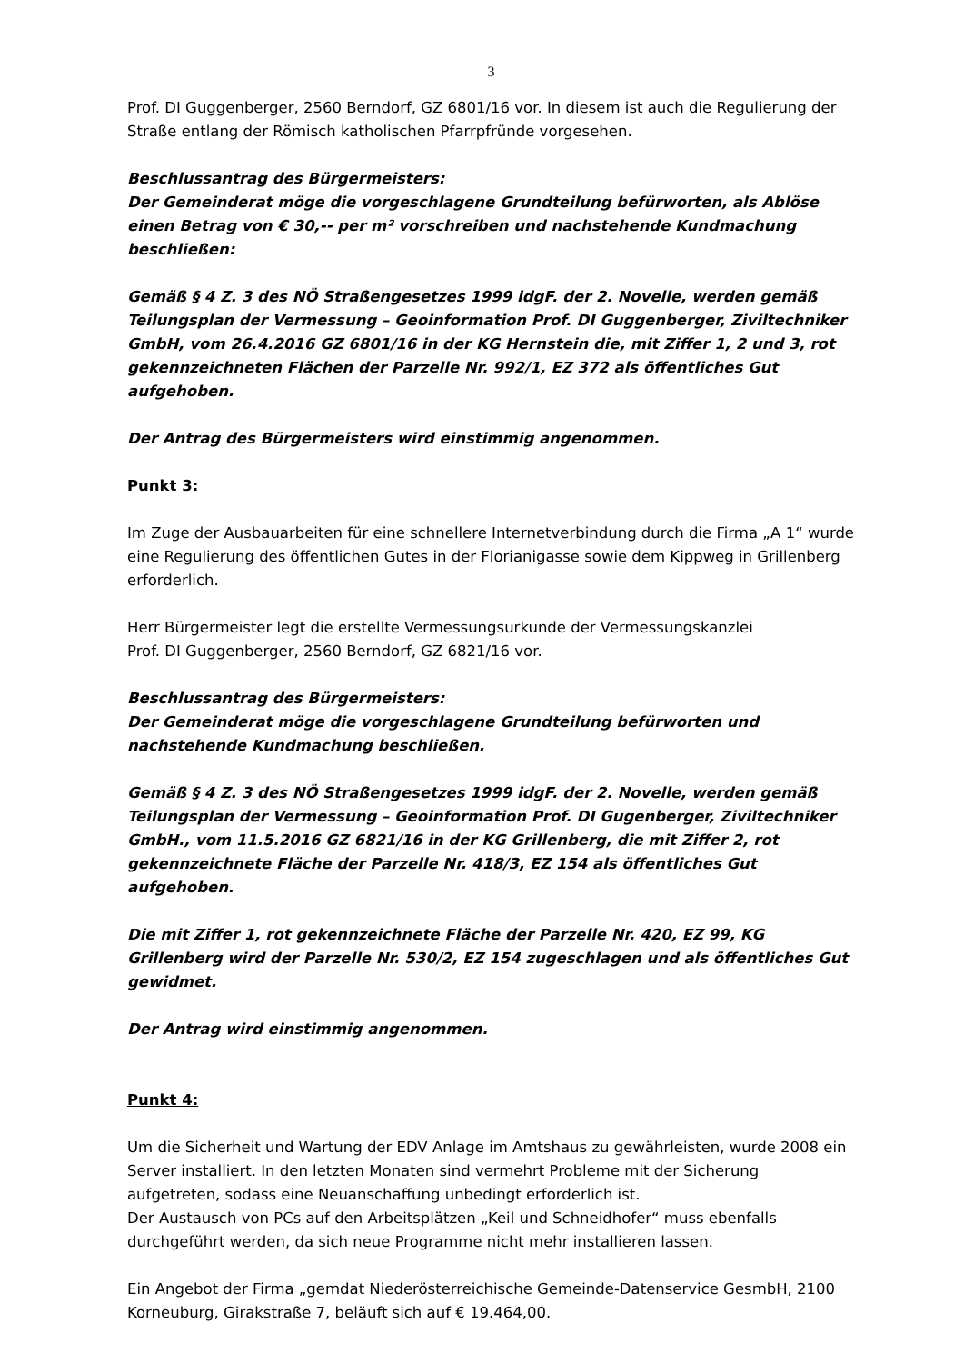3
Prof. DI Guggenberger, 2560 Berndorf, GZ 6801/16 vor. In diesem ist auch die Regulierung der Straße entlang der Römisch katholischen Pfarrpfründe vorgesehen.
Beschlussantrag des Bürgermeisters:
Der Gemeinderat möge die vorgeschlagene Grundteilung befürworten, als Ablöse einen Betrag von € 30,-- per m² vorschreiben und nachstehende Kundmachung beschließen:
Gemäß § 4 Z. 3 des NÖ Straßengesetzes 1999 idgF. der 2. Novelle, werden gemäß Teilungsplan der Vermessung – Geoinformation Prof. DI Guggenberger, Ziviltechniker GmbH, vom 26.4.2016 GZ 6801/16 in der KG Hernstein die, mit Ziffer 1, 2 und 3, rot gekennzeichneten Flächen der Parzelle Nr. 992/1, EZ 372 als öffentliches Gut aufgehoben.
Der Antrag des Bürgermeisters wird einstimmig angenommen.
Punkt 3:
Im Zuge der Ausbauarbeiten für eine schnellere Internetverbindung durch die Firma „A 1“ wurde eine Regulierung des öffentlichen Gutes in der Florianigasse sowie dem Kippweg in Grillenberg erforderlich.
Herr Bürgermeister legt die erstellte Vermessungsurkunde der Vermessungskanzlei
Prof. DI Guggenberger, 2560 Berndorf, GZ 6821/16 vor.
Beschlussantrag des Bürgermeisters:
Der Gemeinderat möge die vorgeschlagene Grundteilung befürworten und nachstehende Kundmachung beschließen.
Gemäß § 4 Z. 3 des NÖ Straßengesetzes 1999 idgF. der 2. Novelle, werden gemäß Teilungsplan der Vermessung – Geoinformation Prof. DI Gugenberger, Ziviltechniker GmbH., vom 11.5.2016 GZ 6821/16 in der KG Grillenberg, die mit Ziffer 2, rot gekennzeichnete Fläche der Parzelle Nr. 418/3, EZ 154 als öffentliches Gut aufgehoben.
Die mit Ziffer 1, rot gekennzeichnete Fläche der Parzelle Nr. 420, EZ 99, KG Grillenberg wird der Parzelle Nr. 530/2, EZ 154 zugeschlagen und als öffentliches Gut gewidmet.
Der Antrag wird einstimmig angenommen.
Punkt 4:
Um die Sicherheit und Wartung der EDV Anlage im Amtshaus zu gewährleisten, wurde 2008 ein Server installiert. In den letzten Monaten sind vermehrt Probleme mit der Sicherung aufgetreten, sodass eine Neuanschaffung unbedingt erforderlich ist.
Der Austausch von PCs auf den Arbeitsplätzen „Keil und Schneidhofer“ muss ebenfalls durchgeführt werden, da sich neue Programme nicht mehr installieren lassen.
Ein Angebot der Firma „gemdat Niederösterreichische Gemeinde-Datenservice GesmbH, 2100 Korneuburg, Girakstraße 7, beläuft sich auf € 19.464,00.